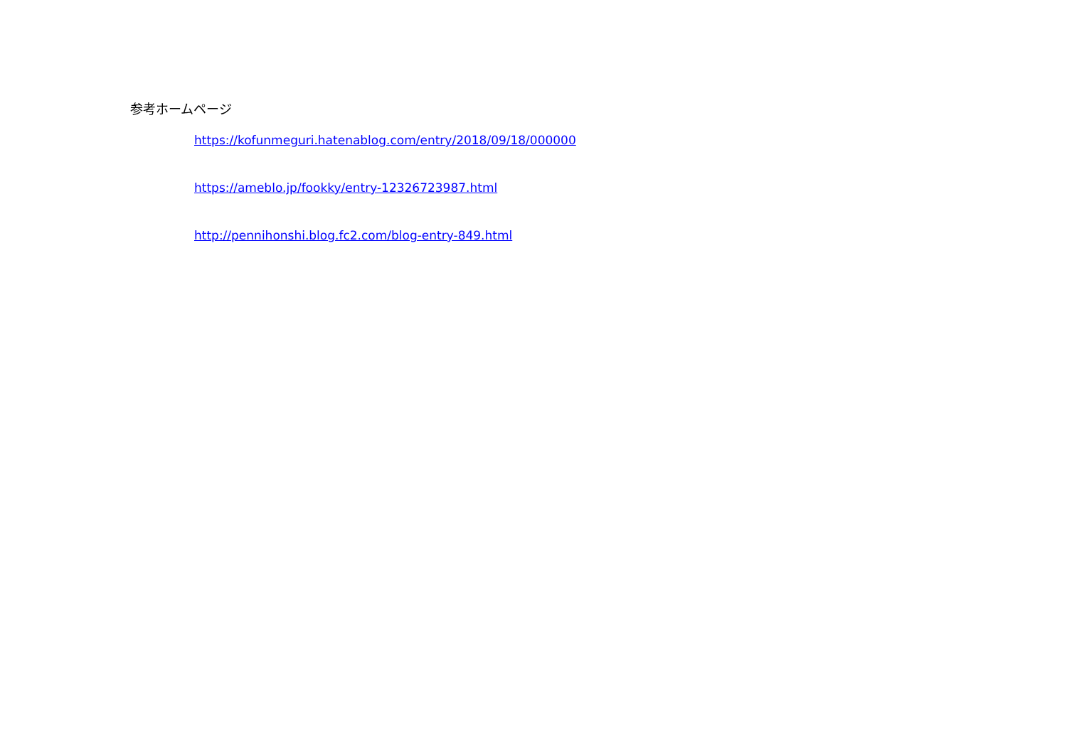参考ホームページ
https://kofunmeguri.hatenablog.com/entry/2018/09/18/000000
https://ameblo.jp/fookky/entry-12326723987.html
http://pennihonshi.blog.fc2.com/blog-entry-849.html